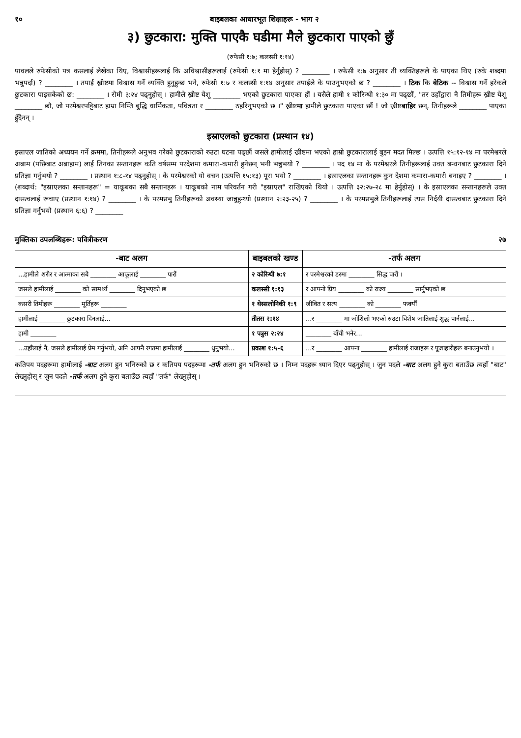१० बाइबलका आधारभूत शिक्षाहरू - भाग २
३) छुटकारा: मुक्ति पाएकै घडीमा मैले छुटकारा पाएको छुँ
(रुफेसी १:७; कलस्सी १:१४)
पावलले रुफेसीको पत्र कसलाई लेखेका थिए, विश्वासीहरूलाई कि अविश्वासीहरूलाई (रुफेसी १:१ मा हेर्नुहोस्) ? ________ । रुफेसी १:७ अनुसार ती व्यक्तिहरूले के पाएका थिए (रुके शब्दमा भन्नुपर्दा) ? ________ । तपाईं ख्रीष्टमा विश्वास गर्ने व्यक्ति हुनुहुन्छ भने, रुफेसी १:७ र कलस्सी १:१४ अनुसार तपाईंले के पाउनुभएको छ ? ________ । ठिक कि बेठिक -- विश्वास गर्ने हरेकले छुटकारा पाइसकेको छ: ________ । रोमी ३:२४ पढ्नुहोस् । हामीले ख्रीष्ट येशू ________ भएको छुटकारा पाएका हौं । यसैले हामी १ कोरिन्थी १:३० मा पढ्छौं, "तर उहाँद्वारा नै तिमीहरू ख्रीष्ट येशू ________ छौ, जो परमेश्वरपट्टिबाट हाम्रा निम्ति बुद्धि धार्मिकता, पवित्रता र ________ ठहरिनुभएको छ ।" ख्रीष्टमा हामीले छुटकारा पाएका छौं ! जो ख्रीष्टबाहिर छन्, तिनीहरूले ________ पाएका हुँदैनन् ।
इस्राएलको छुटकारा (प्रस्थान १४)
इस्राएल जातिको अध्ययन गर्ने क्रममा, तिनीहरूले अनुभव गरेको छुटकाराको रुउटा घटना पढ्छौं जसले हामीलाई ख्रीष्टमा भएको हाम्रो छुटकारालाई बुझ्न मदत मिल्छ । उत्पत्ति १५:१२-१४ मा परमेश्वरले अब्राम (पछिबाट अब्राहाम) लाई तिनका सन्तानहरू कति वर्षसम्म परदेशमा कमारा-कमारी हुनेछन् भनी भन्नुभयो ? ________ । पद १४ मा के परमेश्वरले तिनीहरूलाई उक्त बन्धनबाट छुटकारा दिने प्रतिज्ञा गर्नुभयो ? ________ । प्रस्थान १:८-१४ पढ्नुहोस् । के परमेश्वरको यो वचन (उत्पत्ति १५:१३) पूरा भयो ? ________ । इस्राएलका सन्तानहरू कुन देशमा कमारा-कमारी बनाइए ? ________ । (शब्दार्थ: "इस्राएलका सन्तानहरू" = याकूबका सबै सन्तानहरू । याकूबको नाम परिवर्तन गरी "इस्राएल" राखिएको थियो । उत्पत्ति ३२:२७-२८ मा हेर्नुहोस्) । के इस्राएलका सन्तानहरूले उक्त दासत्वलाई रूचाए (प्रस्थान १:१४) ? ________ । के परमप्रभु तिनीहरूको अवस्था जान्नुहुन्थ्यो (प्रस्थान २:२३-२५) ? ________ । के परमप्रभुले तिनीहरूलाई त्यस निर्दयी दासत्वबाट छुटकारा दिने प्रतिज्ञा गर्नुभयो (प्रस्थान ६:६) ? ________
मुक्तिका उपलब्धिहरू: पवित्रीकरण २७
| -बाट अलग | बाइबलको खण्ड | -तर्फ अलग |
| --- | --- | --- |
| ...हामीले शरीर र आत्माका सबै ________ आफूलाई ________ पारौं | २ कोरिन्थी ७:१ | र परमेश्वरको डरमा ________ सिद्ध पारौं । |
| जसले हामीलाई ________ को सामर्थ्य ________ दिनुभएको छ | कलस्सी १:१३ | र आफ्नो प्रिय ________ को राज्य ________ सार्नुभएको छ |
| कसरी तिमीहरू ________ मूर्तिहरू ________ | १ थेस्सलोनिकी १:९ | जीवित र सत्य ________ को ________ फर्क्यौं |
| हामीलाई ________ छुटकारा दिनलाई... | तीतस २:१४ | ...र ________ मा जोशिलो भएको रुउटा विशेष जातिलाई शुद्ध पार्नलाई... |
| हामी ________ | १ पत्रुस २:२४ | ________ बाँची भनेर... |
| ...उहाँलाई नै, जसले हामीलाई प्रेम गर्नुभयो, अनि आफ्नै रगतमा हामीलाई ________ धुनुभयो... | प्रकाश १:५-६ | ...र ________ आफ्ना ________ हामीलाई राजाहरू र पूजाहारीहरू बनाउनुभयो । |
कतिपय पदहरूमा हामीलाई -बाट अलग हुन भनिरुको छ र कतिपय पदहरूमा -तर्फ अलग हुन भनिरुको छ । निम्न पदहरू ध्यान दिएर पढ्नुहोस् । जुन पदले -बाट अलग हुने कुरा बताउँछ त्यहाँ "बाट" लेख्नुहोस् र जुन पदले -तर्फ अलग हुने कुरा बताउँछ त्यहाँ "तर्फ" लेख्नुहोस् ।